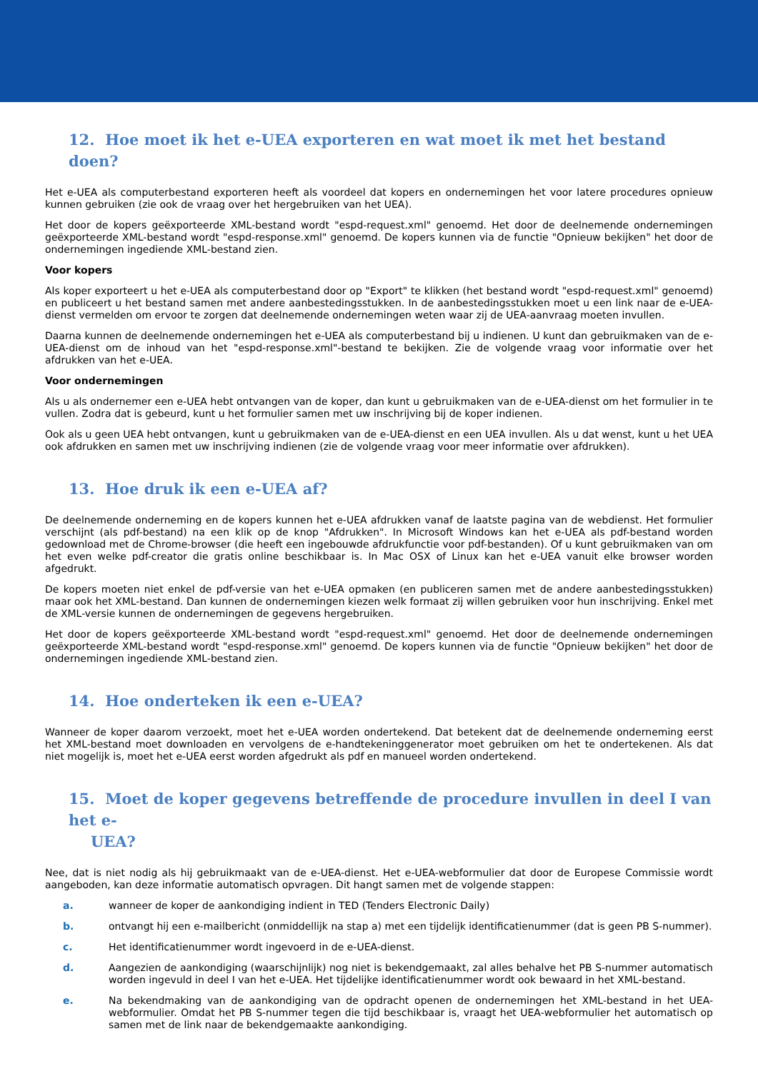12. Hoe moet ik het e-UEA exporteren en wat moet ik met het bestand doen?
Het e-UEA als computerbestand exporteren heeft als voordeel dat kopers en ondernemingen het voor latere procedures opnieuw kunnen gebruiken (zie ook de vraag over het hergebruiken van het UEA).
Het door de kopers geëxporteerde XML-bestand wordt "espd-request.xml" genoemd. Het door de deelnemende ondernemingen geëxporteerde XML-bestand wordt "espd-response.xml" genoemd. De kopers kunnen via de functie "Opnieuw bekijken" het door de ondernemingen ingediende XML-bestand zien.
Voor kopers
Als koper exporteert u het e-UEA als computerbestand door op "Export" te klikken (het bestand wordt "espd-request.xml" genoemd) en publiceert u het bestand samen met andere aanbestedingsstukken. In de aanbestedingsstukken moet u een link naar de e-UEA-dienst vermelden om ervoor te zorgen dat deelnemende ondernemingen weten waar zij de UEA-aanvraag moeten invullen.
Daarna kunnen de deelnemende ondernemingen het e-UEA als computerbestand bij u indienen. U kunt dan gebruikmaken van de e-UEA-dienst om de inhoud van het "espd-response.xml"-bestand te bekijken. Zie de volgende vraag voor informatie over het afdrukken van het e-UEA.
Voor ondernemingen
Als u als ondernemer een e-UEA hebt ontvangen van de koper, dan kunt u gebruikmaken van de e-UEA-dienst om het formulier in te vullen. Zodra dat is gebeurd, kunt u het formulier samen met uw inschrijving bij de koper indienen.
Ook als u geen UEA hebt ontvangen, kunt u gebruikmaken van de e-UEA-dienst en een UEA invullen. Als u dat wenst, kunt u het UEA ook afdrukken en samen met uw inschrijving indienen (zie de volgende vraag voor meer informatie over afdrukken).
13. Hoe druk ik een e-UEA af?
De deelnemende onderneming en de kopers kunnen het e-UEA afdrukken vanaf de laatste pagina van de webdienst. Het formulier verschijnt (als pdf-bestand) na een klik op de knop "Afdrukken". In Microsoft Windows kan het e-UEA als pdf-bestand worden gedownload met de Chrome-browser (die heeft een ingebouwde afdrukfunctie voor pdf-bestanden). Of u kunt gebruikmaken van om het even welke pdf-creator die gratis online beschikbaar is. In Mac OSX of Linux kan het e-UEA vanuit elke browser worden afgedrukt.
De kopers moeten niet enkel de pdf-versie van het e-UEA opmaken (en publiceren samen met de andere aanbestedingsstukken) maar ook het XML-bestand. Dan kunnen de ondernemingen kiezen welk formaat zij willen gebruiken voor hun inschrijving. Enkel met de XML-versie kunnen de ondernemingen de gegevens hergebruiken.
Het door de kopers geëxporteerde XML-bestand wordt "espd-request.xml" genoemd. Het door de deelnemende ondernemingen geëxporteerde XML-bestand wordt "espd-response.xml" genoemd. De kopers kunnen via de functie "Opnieuw bekijken" het door de ondernemingen ingediende XML-bestand zien.
14. Hoe onderteken ik een e-UEA?
Wanneer de koper daarom verzoekt, moet het e-UEA worden ondertekend. Dat betekent dat de deelnemende onderneming eerst het XML-bestand moet downloaden en vervolgens de e-handtekeninggenerator moet gebruiken om het te ondertekenen. Als dat niet mogelijk is, moet het e-UEA eerst worden afgedrukt als pdf en manueel worden ondertekend.
15. Moet de koper gegevens betreffende de procedure invullen in deel I van het e-
UEA?
Nee, dat is niet nodig als hij gebruikmaakt van de e-UEA-dienst. Het e-UEA-webformulier dat door de Europese Commissie wordt aangeboden, kan deze informatie automatisch opvragen. Dit hangt samen met de volgende stappen:
a. wanneer de koper de aankondiging indient in TED (Tenders Electronic Daily)
b. ontvangt hij een e-mailbericht (onmiddellijk na stap a) met een tijdelijk identificatienummer (dat is geen PB S-nummer).
c. Het identificatienummer wordt ingevoerd in de e-UEA-dienst.
d. Aangezien de aankondiging (waarschijnlijk) nog niet is bekendgemaakt, zal alles behalve het PB S-nummer automatisch worden ingevuld in deel I van het e-UEA. Het tijdelijke identificatienummer wordt ook bewaard in het XML-bestand.
e. Na bekendmaking van de aankondiging van de opdracht openen de ondernemingen het XML-bestand in het UEA-webformulier. Omdat het PB S-nummer tegen die tijd beschikbaar is, vraagt het UEA-webformulier het automatisch op samen met de link naar de bekendgemaakte aankondiging.